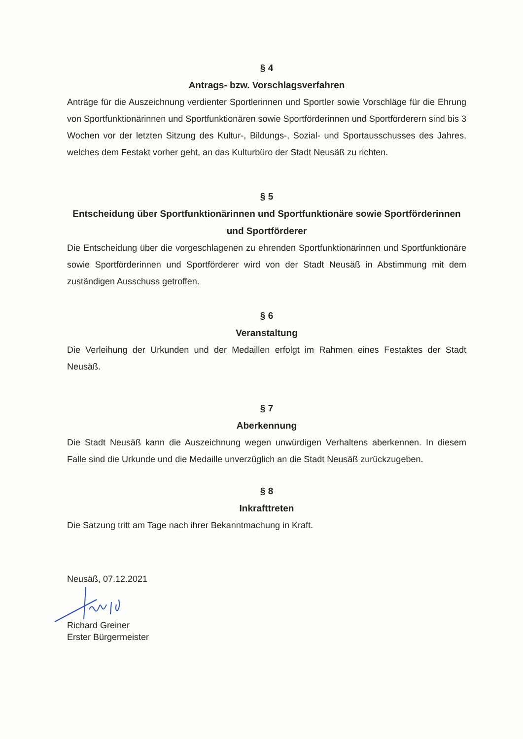§ 4
Antrags- bzw. Vorschlagsverfahren
Anträge für die Auszeichnung verdienter Sportlerinnen und Sportler sowie Vorschläge für die Ehrung von Sportfunktionärinnen und Sportfunktionären sowie Sportförderinnen und Sport­förderern sind bis 3 Wochen vor der letzten Sitzung des Kultur-, Bildungs-, Sozial- und Sportausschusses des Jahres, welches dem Festakt vorher geht, an das Kulturbüro der Stadt Neusäß zu richten.
§ 5
Entscheidung über Sportfunktionärinnen und Sportfunktionäre sowie Sportförderinnen und Sportförderer
Die Entscheidung über die vorgeschlagenen zu ehrenden Sportfunktionärinnen und Sport­funktionäre sowie Sportförderinnen und Sportförderer wird von der Stadt Neusäß in Abstim­mung mit dem zuständigen Ausschuss getroffen.
§ 6
Veranstaltung
Die Verleihung der Urkunden und der Medaillen erfolgt im Rahmen eines Festaktes der Stadt Neusäß.
§ 7
Aberkennung
Die Stadt Neusäß kann die Auszeichnung wegen unwürdigen Verhaltens aberkennen. In diesem Falle sind die Urkunde und die Medaille unverzüglich an die Stadt Neusäß zurückzu­geben.
§ 8
Inkrafttreten
Die Satzung tritt am Tage nach ihrer Bekanntmachung in Kraft.
Neusäß, 07.12.2021
Richard Greiner
Erster Bürgermeister